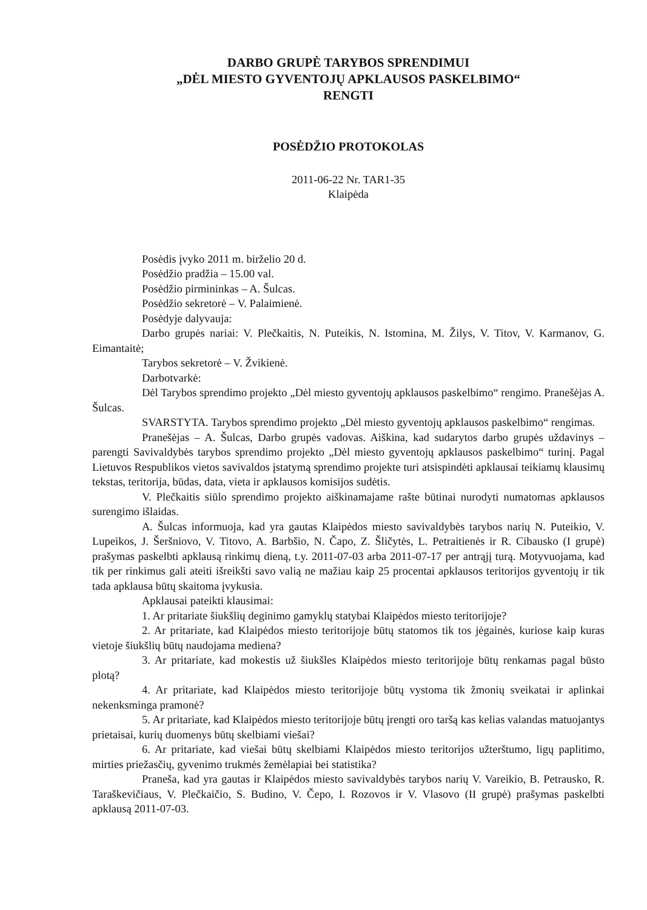DARBO GRUPĖ TARYBOS SPRENDIMUI
„DĖL MIESTO GYVENTOJŲ APKLAUSOS PASKELBIMO“
RENGTI
POSĖDŽIO PROTOKOLAS
2011-06-22 Nr. TAR1-35
Klaipėda
Posėdis įvyko 2011 m. birželio 20 d.
Posėdžio pradžia – 15.00 val.
Posėdžio pirmininkas – A. Šulcas.
Posėdžio sekretorė – V. Palaimienė.
Posėdyje dalyvauja:
Darbo grupės nariai: V. Plečkaitis, N. Puteikis, N. Istomina, M. Žilys, V. Titov, V. Karmanov, G. Eimantaitė;
Tarybos sekretorė – V. Žvikienė.
Darbotvarkė:
Dėl Tarybos sprendimo projekto „Dėl miesto gyventojų apklausos paskelbimo“ rengimo. Pranešėjas A. Šulcas.
SVARSTYTA. Tarybos sprendimo projekto „Dėl miesto gyventojų apklausos paskelbimo“ rengimas.
Pranešėjas – A. Šulcas, Darbo grupės vadovas. Aiškina, kad sudarytos darbo grupės uždavinys – parengti Savivaldybės tarybos sprendimo projekto „Dėl miesto gyventojų apklausos paskelbimo“ turinį. Pagal Lietuvos Respublikos vietos savivaldos įstatymą sprendimo projekte turi atsispindėti apklausai teikiamų klausimų tekstas, teritorija, būdas, data, vieta ir apklausos komisijos sudėtis.
V. Plečkaitis siūlo sprendimo projekto aiškinamajame rašte būtinai nurodyti numatomas apklausos surengimo išlaidas.
A. Šulcas informuoja, kad yra gautas Klaipėdos miesto savivaldybės tarybos narių N. Puteikio, V. Lupeikos, J. Šeršniovo, V. Titovo, A. Barbšio, N. Čapo, Z. Šličytės, L. Petraitienės ir R. Cibausko (I grupė) prašymas paskelbti apklausą rinkimų dieną, t.y. 2011-07-03 arba 2011-07-17 per antrąjį turą. Motyvuojama, kad tik per rinkimus gali ateiti išreikšti savo valią ne mažiau kaip 25 procentai apklausos teritorijos gyventojų ir tik tada apklausa būtų skaitoma įvykusia.
Apklausai pateikti klausimai:
1. Ar pritariate šiukšlių deginimo gamyklų statybai Klaipėdos miesto teritorijoje?
2. Ar pritariate, kad Klaipėdos miesto teritorijoje būtų statomos tik tos jėgainės, kuriose kaip kuras vietoje šiukšlių būtų naudojama mediena?
3. Ar pritariate, kad mokestis už šiukšles Klaipėdos miesto teritorijoje būtų renkamas pagal būsto plotą?
4. Ar pritariate, kad Klaipėdos miesto teritorijoje būtų vystoma tik žmonių sveikatai ir aplinkai nekenksminga pramonė?
5. Ar pritariate, kad Klaipėdos miesto teritorijoje būtų įrengti oro taršą kas kelias valandas matuojantys prietaisai, kurių duomenys būtų skelbiami viešai?
6. Ar pritariate, kad viešai būtų skelbiami Klaipėdos miesto teritorijos užterštumo, ligų paplitimo, mirties priežasčių, gyvenimo trukmės žemėlapiai bei statistika?
Praneša, kad yra gautas ir Klaipėdos miesto savivaldybės tarybos narių V. Vareikio, B. Petrausko, R. Taraškevičiaus, V. Plečkaičio, S. Budino, V. Čepo, I. Rozovos ir V. Vlasovo (II grupė) prašymas paskelbti apklausą 2011-07-03.